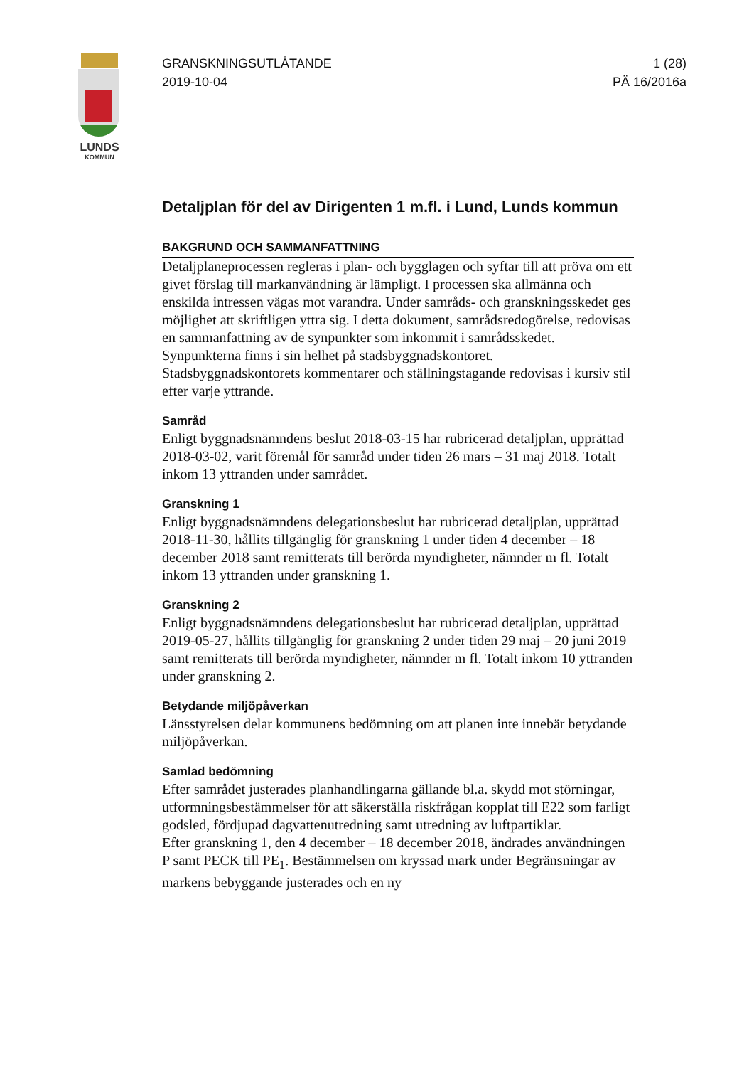LUNDS
KOMMUN
GRANSKNINGSUTLÅTANDE 1 (28)
2019-10-04 PÄ 16/2016a
Detaljplan för del av Dirigenten 1 m.fl. i Lund, Lunds kommun
BAKGRUND OCH SAMMANFATTNING
Detaljplaneprocessen regleras i plan- och bygglagen och syftar till att pröva om ett givet förslag till markanvändning är lämpligt. I processen ska allmänna och enskilda intressen vägas mot varandra. Under samråds- och granskningsskedet ges möjlighet att skriftligen yttra sig. I detta dokument, samrådsredogörelse, redovisas en sammanfattning av de synpunkter som inkommit i samrådsskedet. Synpunkterna finns i sin helhet på stadsbyggnadskontoret. Stadsbyggnadskontorets kommentarer och ställningstagande redovisas i kursiv stil efter varje yttrande.
Samråd
Enligt byggnadsnämndens beslut 2018-03-15 har rubricerad detaljplan, upprättad 2018-03-02, varit föremål för samråd under tiden 26 mars – 31 maj 2018. Totalt inkom 13 yttranden under samrådet.
Granskning 1
Enligt byggnadsnämndens delegationsbeslut har rubricerad detaljplan, upprättad 2018-11-30, hållits tillgänglig för granskning 1 under tiden 4 december – 18 december 2018 samt remitterats till berörda myndigheter, nämnder m fl. Totalt inkom 13 yttranden under granskning 1.
Granskning 2
Enligt byggnadsnämndens delegationsbeslut har rubricerad detaljplan, upprättad 2019-05-27, hållits tillgänglig för granskning 2 under tiden 29 maj – 20 juni 2019 samt remitterats till berörda myndigheter, nämnder m fl. Totalt inkom 10 yttranden under granskning 2.
Betydande miljöpåverkan
Länsstyrelsen delar kommunens bedömning om att planen inte innebär betydande miljöpåverkan.
Samlad bedömning
Efter samrådet justerades planhandlingarna gällande bl.a. skydd mot störningar, utformningsbestämmelser för att säkerställa riskfrågan kopplat till E22 som farligt godsled, fördjupad dagvattenutredning samt utredning av luftpartiklar.
Efter granskning 1, den 4 december – 18 december 2018, ändrades användningen P samt PECK till PE<sub>1</sub>. Bestämmelsen om kryssad mark under Begränsningar av markens bebyggande justerades och en ny